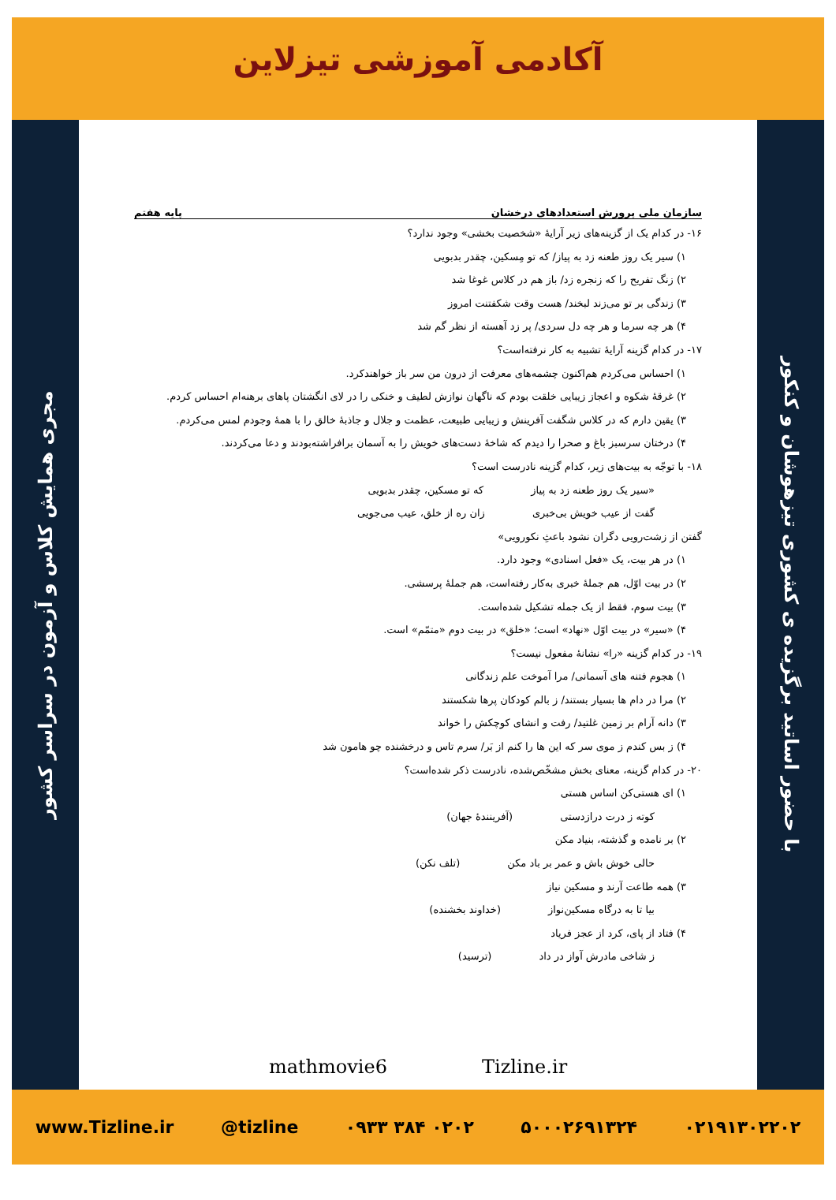آکادمی آموزشی تیزلاین
مجری همایش کلاس و آزمون در سراسر کشور
با حضور اساتید برگزیده ی کشوری تیزهوشان و کنکور
سازمان ملی پرورش استعدادهای درخشان پایه هفتم
۱۶- در کدام یک از گزینه‌های زیر آرایهٔ «شخصیت بخشی» وجود ندارد؟
۱) سیر یک روز طعنه زد به پیاز/ که تو مِسکین، چقدر بدبویی
۲) زنگ تفریح را که زنجره زد/ باز هم در کلاس غوغا شد
۳) زندگی بر تو می‌زند لبخند/ هست وقت شکفتنت امروز
۴) هر چه سرما و هر چه دل سردی/ پر زد آهسته از نظر گم شد
۱۷- در کدام گزینه آرایهٔ تشبیه به کار نرفته‌است؟
۱) احساس می‌کردم هم‌اکنون چشمه‌های معرفت از درون من سر باز خواهندکرد.
۲) غرقهٔ شکوه و اعجاز زیبایی خلقت بودم که ناگهان نوازش لطیف و خنکی را در لای انگشتان پاهای برهنه‌ام احساس کردم.
۳) یقین دارم که در کلاس شگفت آفرینش و زیبایی طبیعت، عظمت و جلال و جاذبهٔ خالق را با همهٔ وجودم لمس می‌کردم.
۴) درختان سرسبز باغ و صحرا را دیدم که شاخهٔ دست‌های خویش را به آسمان برافراشته‌بودند و دعا می‌کردند.
۱۸- با توجّه به بیت‌های زیر، کدام گزینه نادرست است؟
«سیر یک روز طعنه زد به پیاز که تو مسکین، چقدر بدبویی
گفت از عیب خویش بی‌خبری زان ره از خلق، عیب می‌جویی
گفتن از زشت‌رویی دگران نشود باعثِ نکورویی»
۱) در هر بیت، یک «فعل اسنادی» وجود دارد.
۲) در بیت اوّل، هم جملهٔ خبری به‌کار رفته‌است، هم جملهٔ پرسشی.
۳) بیت سوم، فقط از یک جمله تشکیل شده‌است.
۴) «سیر» در بیت اوّل «نهاد» است؛ «خلق» در بیت دوم «متمّم» است.
۱۹- در کدام گزینه «را» نشانهٔ مفعول نیست؟
۱) هجوم فتنه های آسمانی/ مرا آموخت علم زندگانی
۲) مرا در دام ها بسیار بستند/ ز بالم کودکان پرها شکستند
۳) دانه آرام بر زمین غلتید/ رفت و انشای کوچکش را خواند
۴) ز بس کندم ز موی سر که این ها را کنم از بَر/ سرم تاس و درخشنده چو هامون شد
۲۰- در کدام گزینه، معنای بخش مشخّص‌شده، نادرست ذکر شده‌است؟
۱) ای هستی‌کن اساس هستی
کوته ز درت درازدستی (آفرینندهٔ جهان)
۲) بر نامده و گذشته، بنیاد مکن
حالی خوش باش و عمر بر باد مکن (تلف نکن)
۳) همه طاعت آرند و مسکین نیاز
بیا تا به درگاه مسکین‌نواز (خداوند بخشنده)
۴) فتاد از پای، کرد از عجز فریاد
ز شاخی مادرش آواز در داد (ترسید)
mathmovie6 Tizline.ir
www.Tizline.ir @tizline ۰۹۳۳ ۳۸۴ ۰۲۰۲ ۵۰۰۰۲۶۹۱۳۲۴ ۰۲۱۹۱۳۰۲۲۰۲